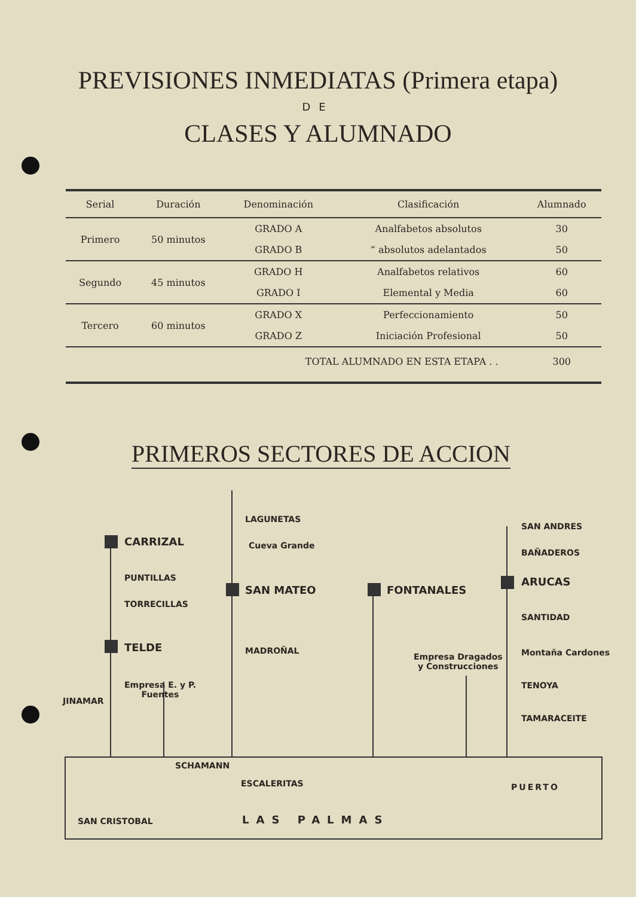PREVISIONES INMEDIATAS (Primera etapa)
DE
CLASES Y ALUMNADO
| Serial | Duración | Denominación | Clasificación | Alumnado |
| --- | --- | --- | --- | --- |
| Primero | 50 minutos | GRADO A | Analfabetos absolutos | 30 |
| | | GRADO B | “ absolutos adelantados | 50 |
| Segundo | 45 minutos | GRADO H | Analfabetos relativos | 60 |
| | | GRADO I | Elemental y Media | 60 |
| Tercero | 60 minutos | GRADO X | Perfeccionamiento | 50 |
| | | GRADO Z | Iniciación Profesional | 50 |
| TOTAL ALUMNADO EN ESTA ETAPA . . | | | | 300 |
PRIMEROS SECTORES DE ACCION
CARRIZAL
PUNTILLAS
TORRECILLAS
TELDE
JINAMAR
Empresa E. y P.
Fuentes
LAGUNETAS
Cueva Grande
SAN MATEO
MADROÑAL
FONTANALES
Empresa Dragados
y Construcciones
SAN ANDRES
BAÑADEROS
ARUCAS
SANTIDAD
Montaña Cardones
TENOYA
TAMARACEITE
SCHAMANN
ESCALERITAS PUERTO
SAN CRISTOBAL LAS PALMAS